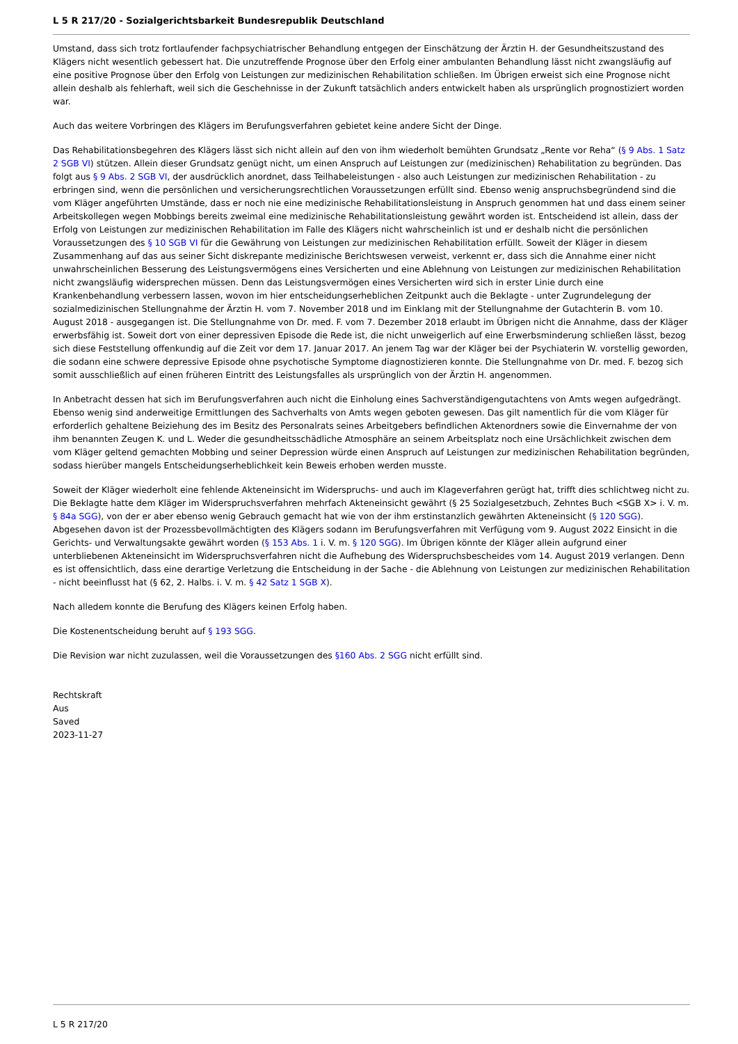L 5 R 217/20 - Sozialgerichtsbarkeit Bundesrepublik Deutschland
Umstand, dass sich trotz fortlaufender fachpsychiatrischer Behandlung entgegen der Einschätzung der Ärztin H. der Gesundheitszustand des Klägers nicht wesentlich gebessert hat. Die unzutreffende Prognose über den Erfolg einer ambulanten Behandlung lässt nicht zwangsläufig auf eine positive Prognose über den Erfolg von Leistungen zur medizinischen Rehabilitation schließen. Im Übrigen erweist sich eine Prognose nicht allein deshalb als fehlerhaft, weil sich die Geschehnisse in der Zukunft tatsächlich anders entwickelt haben als ursprünglich prognostiziert worden war.
Auch das weitere Vorbringen des Klägers im Berufungsverfahren gebietet keine andere Sicht der Dinge.
Das Rehabilitationsbegehren des Klägers lässt sich nicht allein auf den von ihm wiederholt bemühten Grundsatz „Rente vor Reha“ (§ 9 Abs. 1 Satz 2 SGB VI) stützen. Allein dieser Grundsatz genügt nicht, um einen Anspruch auf Leistungen zur (medizinischen) Rehabilitation zu begründen. Das folgt aus § 9 Abs. 2 SGB VI, der ausdrücklich anordnet, dass Teilhabeleistungen - also auch Leistungen zur medizinischen Rehabilitation - zu erbringen sind, wenn die persönlichen und versicherungsrechtlichen Voraussetzungen erfüllt sind. Ebenso wenig anspruchsbegründend sind die vom Kläger angeführten Umstände, dass er noch nie eine medizinische Rehabilitationsleistung in Anspruch genommen hat und dass einem seiner Arbeitskollegen wegen Mobbings bereits zweimal eine medizinische Rehabilitationsleistung gewährt worden ist. Entscheidend ist allein, dass der Erfolg von Leistungen zur medizinischen Rehabilitation im Falle des Klägers nicht wahrscheinlich ist und er deshalb nicht die persönlichen Voraussetzungen des § 10 SGB VI für die Gewährung von Leistungen zur medizinischen Rehabilitation erfüllt. Soweit der Kläger in diesem Zusammenhang auf das aus seiner Sicht diskrepante medizinische Berichtswesen verweist, verkennt er, dass sich die Annahme einer nicht unwahrscheinlichen Besserung des Leistungsvermögens eines Versicherten und eine Ablehnung von Leistungen zur medizinischen Rehabilitation nicht zwangsläufig widersprechen müssen. Denn das Leistungsvermögen eines Versicherten wird sich in erster Linie durch eine Krankenbehandlung verbessern lassen, wovon im hier entscheidungserheblichen Zeitpunkt auch die Beklagte - unter Zugrundelegung der sozialmedizinischen Stellungnahme der Ärztin H. vom 7. November 2018 und im Einklang mit der Stellungnahme der Gutachterin B. vom 10. August 2018 - ausgegangen ist. Die Stellungnahme von Dr. med. F. vom 7. Dezember 2018 erlaubt im Übrigen nicht die Annahme, dass der Kläger erwerbsfähig ist. Soweit dort von einer depressiven Episode die Rede ist, die nicht unweigerlich auf eine Erwerbsminderung schließen lässt, bezog sich diese Feststellung offenkundig auf die Zeit vor dem 17. Januar 2017. An jenem Tag war der Kläger bei der Psychiaterin W. vorstellig geworden, die sodann eine schwere depressive Episode ohne psychotische Symptome diagnostizieren konnte. Die Stellungnahme von Dr. med. F. bezog sich somit ausschließlich auf einen früheren Eintritt des Leistungsfalles als ursprünglich von der Ärztin H. angenommen.
In Anbetracht dessen hat sich im Berufungsverfahren auch nicht die Einholung eines Sachverständigengutachtens von Amts wegen aufgedrängt. Ebenso wenig sind anderweitige Ermittlungen des Sachverhalts von Amts wegen geboten gewesen. Das gilt namentlich für die vom Kläger für erforderlich gehaltene Beiziehung des im Besitz des Personalrats seines Arbeitgebers befindlichen Aktenordners sowie die Einvernahme der von ihm benannten Zeugen K. und L. Weder die gesundheitsschädliche Atmosphäre an seinem Arbeitsplatz noch eine Ursächlichkeit zwischen dem vom Kläger geltend gemachten Mobbing und seiner Depression würde einen Anspruch auf Leistungen zur medizinischen Rehabilitation begründen, sodass hierüber mangels Entscheidungserheblichkeit kein Beweis erhoben werden musste.
Soweit der Kläger wiederholt eine fehlende Akteneinsicht im Widerspruchs- und auch im Klageverfahren gerügt hat, trifft dies schlichtweg nicht zu. Die Beklagte hatte dem Kläger im Widerspruchsverfahren mehrfach Akteneinsicht gewährt (§ 25 Sozialgesetzbuch, Zehntes Buch <SGB X> i. V. m. § 84a SGG), von der er aber ebenso wenig Gebrauch gemacht hat wie von der ihm erstinstanzlich gewährten Akteneinsicht (§ 120 SGG). Abgesehen davon ist der Prozessbevollmächtigten des Klägers sodann im Berufungsverfahren mit Verfügung vom 9. August 2022 Einsicht in die Gerichts- und Verwaltungsakte gewährt worden (§ 153 Abs. 1 i. V. m. § 120 SGG). Im Übrigen könnte der Kläger allein aufgrund einer unterbliebenen Akteneinsicht im Widerspruchsverfahren nicht die Aufhebung des Widerspruchsbescheides vom 14. August 2019 verlangen. Denn es ist offensichtlich, dass eine derartige Verletzung die Entscheidung in der Sache - die Ablehnung von Leistungen zur medizinischen Rehabilitation - nicht beeinflusst hat (§ 62, 2. Halbs. i. V. m. § 42 Satz 1 SGB X).
Nach alledem konnte die Berufung des Klägers keinen Erfolg haben.
Die Kostenentscheidung beruht auf § 193 SGG.
Die Revision war nicht zuzulassen, weil die Voraussetzungen des §160 Abs. 2 SGG nicht erfüllt sind.
Rechtskraft
Aus
Saved
2023-11-27
L 5 R 217/20